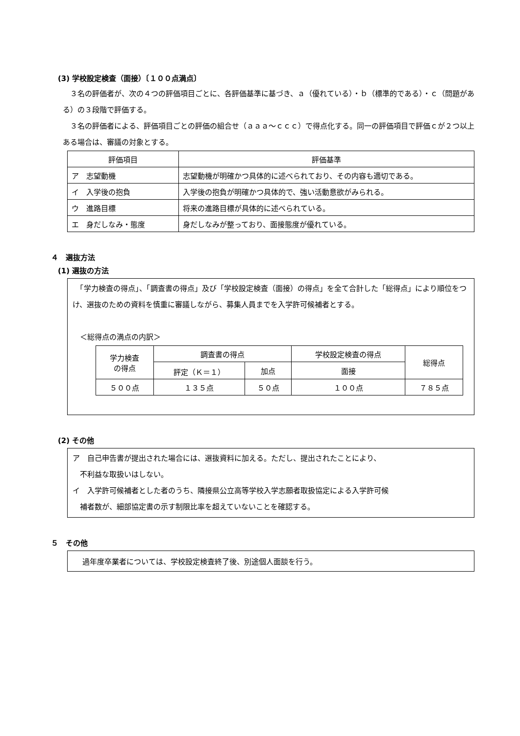(3) 学校設定検査（面接）〔１００点満点〕
　３名の評価者が、次の４つの評価項目ごとに、各評価基準に基づき、ａ（優れている）・ｂ（標準的である）・ｃ（問題がある）の３段階で評価する。
　３名の評価者による、評価項目ごとの評価の組合せ（ａａａ～ｃｃｃ）で得点化する。同一の評価項目で評価ｃが２つ以上ある場合は、審議の対象とする。
| 評価項目 | 評価基準 |
| --- | --- |
| ア 志望動機 | 志望動機が明確かつ具体的に述べられており、その内容も適切である。 |
| イ 入学後の抱負 | 入学後の抱負が明確かつ具体的で、強い活動意欲がみられる。 |
| ウ 進路目標 | 将来の進路目標が具体的に述べられている。 |
| エ 身だしなみ・態度 | 身だしなみが整っており、面接態度が優れている。 |
４　選抜方法
(1) 選抜の方法
　「学力検査の得点」、「調査書の得点」及び「学校設定検査（面接）の得点」を全て合計した「総得点」により順位をつけ、選抜のための資料を慎重に審議しながら、募集人員までを入学許可候補者とする。
　＜総得点の満点の内訳＞
| 学力検査 の得点 | 調査書の得点 | | 学校設定検査の得点 | 総得点 |
| | 評定（Ｋ＝１） | 加点 | 面接 | |
| ５００点 | １３５点 | ５０点 | １００点 | ７８５点 |
(2) その他
ア　自己申告書が提出された場合には、選抜資料に加える。ただし、提出されたことにより、
　不利益な取扱いはしない。
イ　入学許可候補者とした者のうち、隣接県公立高等学校入学志願者取扱協定による入学許可候
　補者数が、細部協定書の示す制限比率を超えていないことを確認する。
５　その他
過年度卒業者については、学校設定検査終了後、別途個人面談を行う。